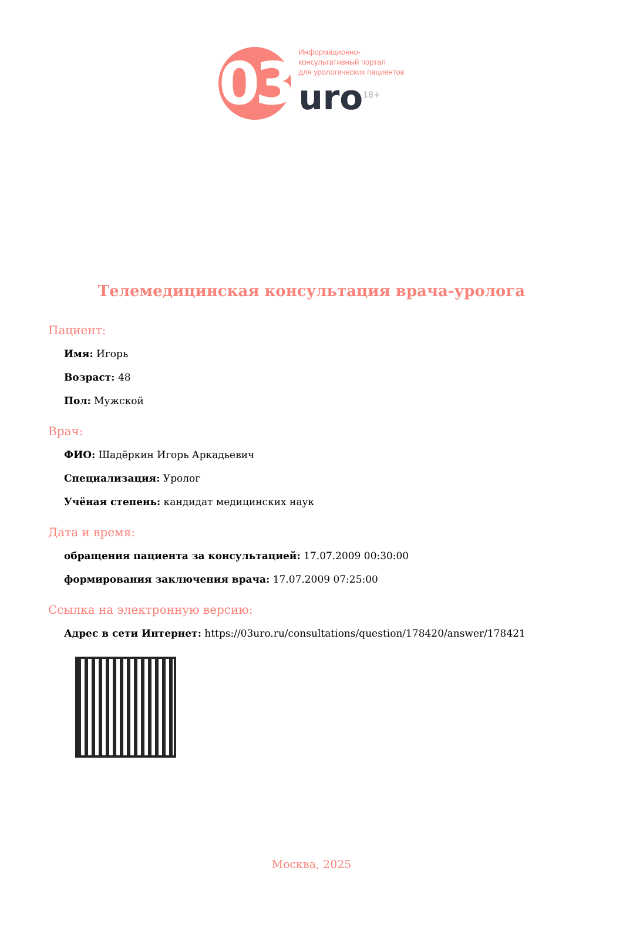03
Информационно-
консультативный портал
для урологических пациентов
uro<sup>18+</sup>
Телемедицинская консультация врача-уролога
Пациент:
Имя: Игорь
Возраст: 48
Пол: Мужской
Врач:
ФИО: Шадёркин Игорь Аркадьевич
Специализация: Уролог
Учёная степень: кандидат медицинских наук
Дата и время:
обращения пациента за консультацией: 17.07.2009 00:30:00
формирования заключения врача: 17.07.2009 07:25:00
Ссылка на электронную версию:
Адрес в сети Интернет: https://03uro.ru/consultations/question/178420/answer/178421
Москва, 2025